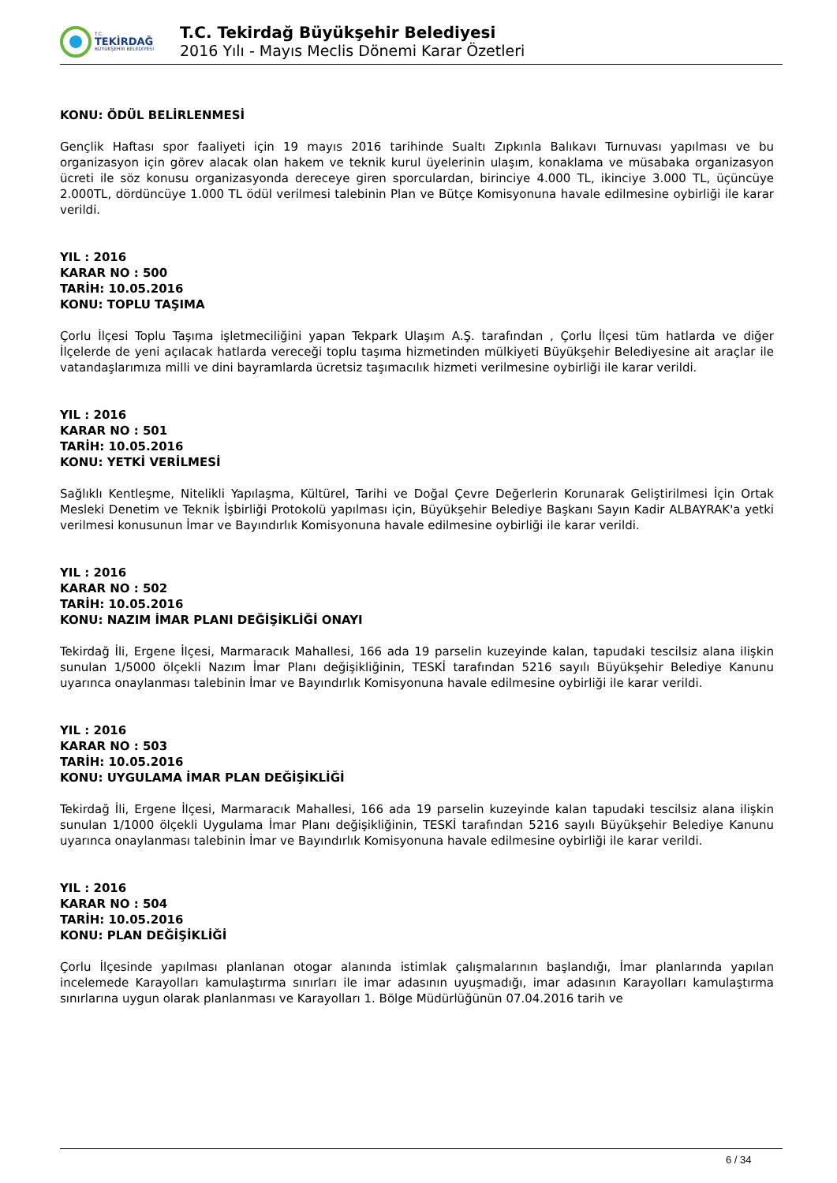T.C.
TEKİRDAĞ
BÜYÜKŞEHİR BELEDİYESİ
T.C. Tekirdağ Büyükşehir Belediyesi
2016 Yılı - Mayıs Meclis Dönemi Karar Özetleri
KONU: ÖDÜL BELİRLENMESİ
Gençlik Haftası spor faaliyeti için 19 mayıs 2016 tarihinde Sualtı Zıpkınla Balıkavı Turnuvası yapılması ve bu organizasyon için görev alacak olan hakem ve teknik kurul üyelerinin ulaşım, konaklama ve müsabaka organizasyon ücreti ile söz konusu organizasyonda dereceye giren sporculardan, birinciye 4.000 TL, ikinciye 3.000 TL, üçüncüye 2.000TL, dördüncüye 1.000 TL ödül verilmesi talebinin Plan ve Bütçe Komisyonuna havale edilmesine oybirliği ile karar verildi.
YIL : 2016
KARAR NO : 500
TARİH: 10.05.2016
KONU: TOPLU TAŞIMA
Çorlu İlçesi Toplu Taşıma işletmeciliğini yapan Tekpark Ulaşım A.Ş. tarafından , Çorlu İlçesi tüm hatlarda ve diğer İlçelerde de yeni açılacak hatlarda vereceği toplu taşıma hizmetinden mülkiyeti Büyükşehir Belediyesine ait araçlar ile vatandaşlarımıza milli ve dini bayramlarda ücretsiz taşımacılık hizmeti verilmesine oybirliği ile karar verildi.
YIL : 2016
KARAR NO : 501
TARİH: 10.05.2016
KONU: YETKİ VERİLMESİ
Sağlıklı Kentleşme, Nitelikli Yapılaşma, Kültürel, Tarihi ve Doğal Çevre Değerlerin Korunarak Geliştirilmesi İçin Ortak Mesleki Denetim ve Teknik İşbirliği Protokolü yapılması için, Büyükşehir Belediye Başkanı Sayın Kadir ALBAYRAK'a yetki verilmesi konusunun İmar ve Bayındırlık Komisyonuna havale edilmesine oybirliği ile karar verildi.
YIL : 2016
KARAR NO : 502
TARİH: 10.05.2016
KONU: NAZIM İMAR PLANI DEĞİŞİKLİĞİ ONAYI
Tekirdağ İli, Ergene İlçesi, Marmaracık Mahallesi, 166 ada 19 parselin kuzeyinde kalan, tapudaki tescilsiz alana ilişkin sunulan 1/5000 ölçekli Nazım İmar Planı değişikliğinin, TESKİ tarafından 5216 sayılı Büyükşehir Belediye Kanunu uyarınca onaylanması talebinin İmar ve Bayındırlık Komisyonuna havale edilmesine oybirliği ile karar verildi.
YIL : 2016
KARAR NO : 503
TARİH: 10.05.2016
KONU: UYGULAMA İMAR PLAN DEĞİŞİKLİĞİ
Tekirdağ İli, Ergene İlçesi, Marmaracık Mahallesi, 166 ada 19 parselin kuzeyinde kalan tapudaki tescilsiz alana ilişkin sunulan 1/1000 ölçekli Uygulama İmar Planı değişikliğinin, TESKİ tarafından 5216 sayılı Büyükşehir Belediye Kanunu uyarınca onaylanması talebinin İmar ve Bayındırlık Komisyonuna havale edilmesine oybirliği ile karar verildi.
YIL : 2016
KARAR NO : 504
TARİH: 10.05.2016
KONU: PLAN DEĞİŞİKLİĞİ
Çorlu İlçesinde yapılması planlanan otogar alanında istimlak çalışmalarının başlandığı, İmar planlarında yapılan incelemede Karayolları kamulaştırma sınırları ile imar adasının uyuşmadığı, imar adasının Karayolları kamulaştırma sınırlarına uygun olarak planlanması ve Karayolları 1. Bölge Müdürlüğünün 07.04.2016 tarih ve
6 / 34